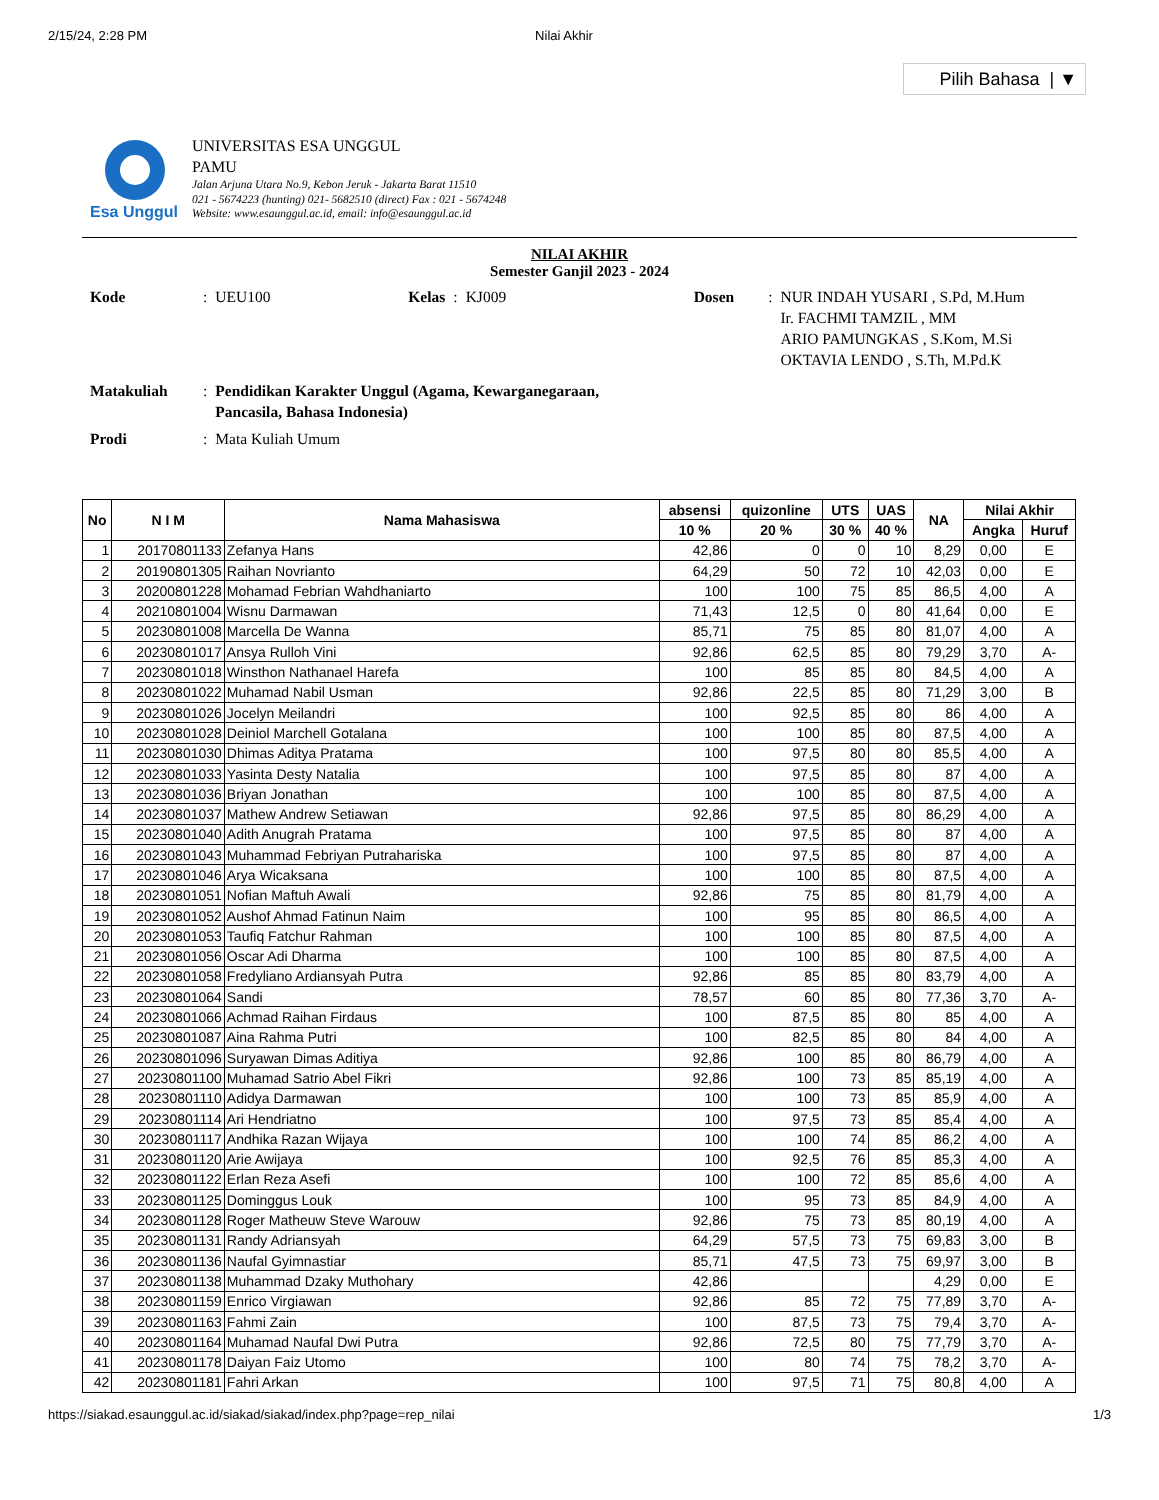2/15/24, 2:28 PM Nilai Akhir
Pilih Bahasa | ▼
Esa Unggul
UNIVERSITAS ESA UNGGUL
PAMU
Jalan Arjuna Utara No.9, Kebon Jeruk - Jakarta Barat 11510
021 - 5674223 (hunting) 021- 5682510 (direct) Fax : 021 - 5674248
Website: www.esaunggul.ac.id, email: info@esaunggul.ac.id
NILAI AKHIR
Semester Ganjil 2023 - 2024
| Kode | : | UEU100 | Kelas | : | KJ009 | Dosen | : | NUR INDAH YUSARI , S.Pd, M.Hum Ir. FACHMI TAMZIL , MM ARIO PAMUNGKAS , S.Kom, M.Si OKTAVIA LENDO , S.Th, M.Pd.K |
| Matakuliah | : | Pendidikan Karakter Unggul (Agama, Kewarganegaraan, Pancasila, Bahasa Indonesia) | | | | | | |
| Prodi | : | Mata Kuliah Umum | | | | | | |
| No | N I M | Nama Mahasiswa | absensi | quizonline | UTS | UAS | NA | Nilai Akhir | |
| --- | --- | --- | --- | --- | --- | --- | --- | --- | --- |
| | | | 10 % | 20 % | 30 % | 40 % | | Angka | Huruf |
| 1 | 20170801133 | Zefanya Hans | 42,86 | 0 | 0 | 10 | 8,29 | 0,00 | E |
| 2 | 20190801305 | Raihan Novrianto | 64,29 | 50 | 72 | 10 | 42,03 | 0,00 | E |
| 3 | 20200801228 | Mohamad Febrian Wahdhaniarto | 100 | 100 | 75 | 85 | 86,5 | 4,00 | A |
| 4 | 20210801004 | Wisnu Darmawan | 71,43 | 12,5 | 0 | 80 | 41,64 | 0,00 | E |
| 5 | 20230801008 | Marcella De Wanna | 85,71 | 75 | 85 | 80 | 81,07 | 4,00 | A |
| 6 | 20230801017 | Ansya Rulloh Vini | 92,86 | 62,5 | 85 | 80 | 79,29 | 3,70 | A- |
| 7 | 20230801018 | Winsthon Nathanael Harefa | 100 | 85 | 85 | 80 | 84,5 | 4,00 | A |
| 8 | 20230801022 | Muhamad Nabil Usman | 92,86 | 22,5 | 85 | 80 | 71,29 | 3,00 | B |
| 9 | 20230801026 | Jocelyn Meilandri | 100 | 92,5 | 85 | 80 | 86 | 4,00 | A |
| 10 | 20230801028 | Deiniol Marchell Gotalana | 100 | 100 | 85 | 80 | 87,5 | 4,00 | A |
| 11 | 20230801030 | Dhimas Aditya Pratama | 100 | 97,5 | 80 | 80 | 85,5 | 4,00 | A |
| 12 | 20230801033 | Yasinta Desty Natalia | 100 | 97,5 | 85 | 80 | 87 | 4,00 | A |
| 13 | 20230801036 | Briyan Jonathan | 100 | 100 | 85 | 80 | 87,5 | 4,00 | A |
| 14 | 20230801037 | Mathew Andrew Setiawan | 92,86 | 97,5 | 85 | 80 | 86,29 | 4,00 | A |
| 15 | 20230801040 | Adith Anugrah Pratama | 100 | 97,5 | 85 | 80 | 87 | 4,00 | A |
| 16 | 20230801043 | Muhammad Febriyan Putrahariska | 100 | 97,5 | 85 | 80 | 87 | 4,00 | A |
| 17 | 20230801046 | Arya Wicaksana | 100 | 100 | 85 | 80 | 87,5 | 4,00 | A |
| 18 | 20230801051 | Nofian Maftuh Awali | 92,86 | 75 | 85 | 80 | 81,79 | 4,00 | A |
| 19 | 20230801052 | Aushof Ahmad Fatinun Naim | 100 | 95 | 85 | 80 | 86,5 | 4,00 | A |
| 20 | 20230801053 | Taufiq Fatchur Rahman | 100 | 100 | 85 | 80 | 87,5 | 4,00 | A |
| 21 | 20230801056 | Oscar Adi Dharma | 100 | 100 | 85 | 80 | 87,5 | 4,00 | A |
| 22 | 20230801058 | Fredyliano Ardiansyah Putra | 92,86 | 85 | 85 | 80 | 83,79 | 4,00 | A |
| 23 | 20230801064 | Sandi | 78,57 | 60 | 85 | 80 | 77,36 | 3,70 | A- |
| 24 | 20230801066 | Achmad Raihan Firdaus | 100 | 87,5 | 85 | 80 | 85 | 4,00 | A |
| 25 | 20230801087 | Aina Rahma Putri | 100 | 82,5 | 85 | 80 | 84 | 4,00 | A |
| 26 | 20230801096 | Suryawan Dimas Aditiya | 92,86 | 100 | 85 | 80 | 86,79 | 4,00 | A |
| 27 | 20230801100 | Muhamad Satrio Abel Fikri | 92,86 | 100 | 73 | 85 | 85,19 | 4,00 | A |
| 28 | 20230801110 | Adidya Darmawan | 100 | 100 | 73 | 85 | 85,9 | 4,00 | A |
| 29 | 20230801114 | Ari Hendriatno | 100 | 97,5 | 73 | 85 | 85,4 | 4,00 | A |
| 30 | 20230801117 | Andhika Razan Wijaya | 100 | 100 | 74 | 85 | 86,2 | 4,00 | A |
| 31 | 20230801120 | Arie Awijaya | 100 | 92,5 | 76 | 85 | 85,3 | 4,00 | A |
| 32 | 20230801122 | Erlan Reza Asefi | 100 | 100 | 72 | 85 | 85,6 | 4,00 | A |
| 33 | 20230801125 | Dominggus Louk | 100 | 95 | 73 | 85 | 84,9 | 4,00 | A |
| 34 | 20230801128 | Roger Matheuw Steve Warouw | 92,86 | 75 | 73 | 85 | 80,19 | 4,00 | A |
| 35 | 20230801131 | Randy Adriansyah | 64,29 | 57,5 | 73 | 75 | 69,83 | 3,00 | B |
| 36 | 20230801136 | Naufal Gyimnastiar | 85,71 | 47,5 | 73 | 75 | 69,97 | 3,00 | B |
| 37 | 20230801138 | Muhammad Dzaky Muthohary | 42,86 | | | | 4,29 | 0,00 | E |
| 38 | 20230801159 | Enrico Virgiawan | 92,86 | 85 | 72 | 75 | 77,89 | 3,70 | A- |
| 39 | 20230801163 | Fahmi Zain | 100 | 87,5 | 73 | 75 | 79,4 | 3,70 | A- |
| 40 | 20230801164 | Muhamad Naufal Dwi Putra | 92,86 | 72,5 | 80 | 75 | 77,79 | 3,70 | A- |
| 41 | 20230801178 | Daiyan Faiz Utomo | 100 | 80 | 74 | 75 | 78,2 | 3,70 | A- |
| 42 | 20230801181 | Fahri Arkan | 100 | 97,5 | 71 | 75 | 80,8 | 4,00 | A |
https://siakad.esaunggul.ac.id/siakad/siakad/index.php?page=rep_nilai 1/3